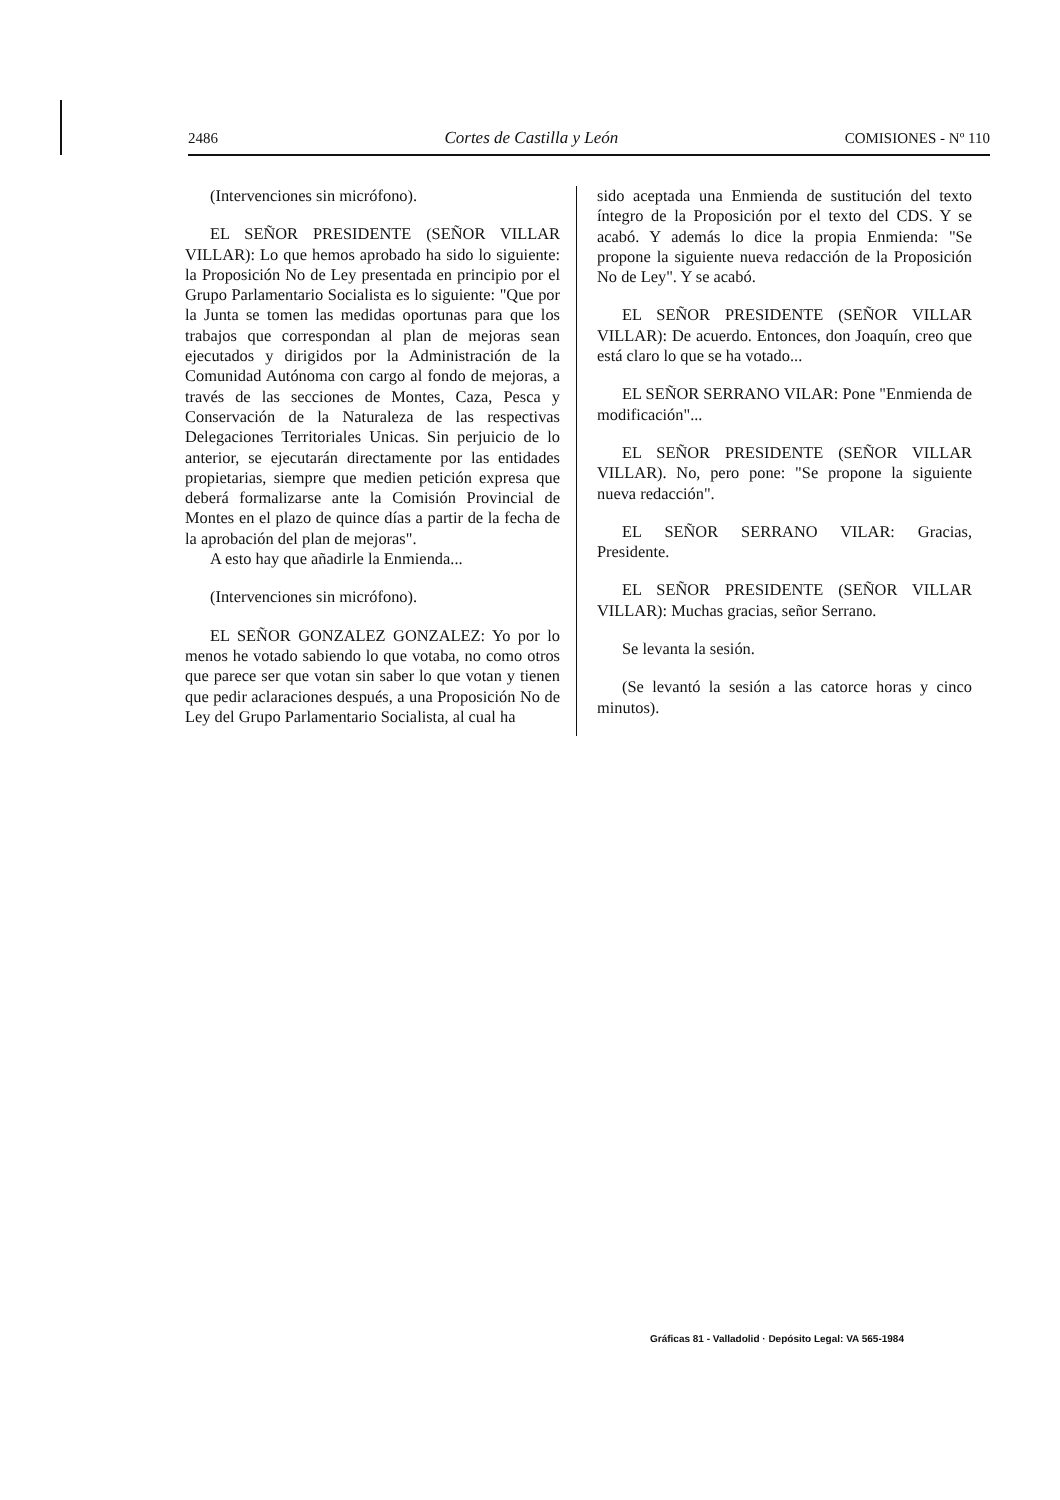2486 Cortes de Castilla y León COMISIONES - Nº 110
(Intervenciones sin micrófono).
EL SEÑOR PRESIDENTE (SEÑOR VILLAR VILLAR): Lo que hemos aprobado ha sido lo siguiente: la Proposición No de Ley presentada en principio por el Grupo Parlamentario Socialista es lo siguiente: "Que por la Junta se tomen las medidas oportunas para que los trabajos que correspondan al plan de mejoras sean ejecutados y dirigidos por la Administración de la Comunidad Autónoma con cargo al fondo de mejoras, a través de las secciones de Montes, Caza, Pesca y Conservación de la Naturaleza de las respectivas Delegaciones Territoriales Unicas. Sin perjuicio de lo anterior, se ejecutarán directamente por las entidades propietarias, siempre que medien petición expresa que deberá formalizarse ante la Comisión Provincial de Montes en el plazo de quince días a partir de la fecha de la aprobación del plan de mejoras".
A esto hay que añadirle la Enmienda...
(Intervenciones sin micrófono).
EL SEÑOR GONZALEZ GONZALEZ: Yo por lo menos he votado sabiendo lo que votaba, no como otros que parece ser que votan sin saber lo que votan y tienen que pedir aclaraciones después, a una Proposición No de Ley del Grupo Parlamentario Socialista, al cual ha
sido aceptada una Enmienda de sustitución del texto íntegro de la Proposición por el texto del CDS. Y se acabó. Y además lo dice la propia Enmienda: "Se propone la siguiente nueva redacción de la Proposición No de Ley". Y se acabó.
EL SEÑOR PRESIDENTE (SEÑOR VILLAR VILLAR): De acuerdo. Entonces, don Joaquín, creo que está claro lo que se ha votado...
EL SEÑOR SERRANO VILAR: Pone "Enmienda de modificación"...
EL SEÑOR PRESIDENTE (SEÑOR VILLAR VILLAR). No, pero pone: "Se propone la siguiente nueva redacción".
EL SEÑOR SERRANO VILAR: Gracias, Presidente.
EL SEÑOR PRESIDENTE (SEÑOR VILLAR VILLAR): Muchas gracias, señor Serrano.
Se levanta la sesión.
(Se levantó la sesión a las catorce horas y cinco minutos).
Gráficas 81 - Valladolid · Depósito Legal: VA 565-1984